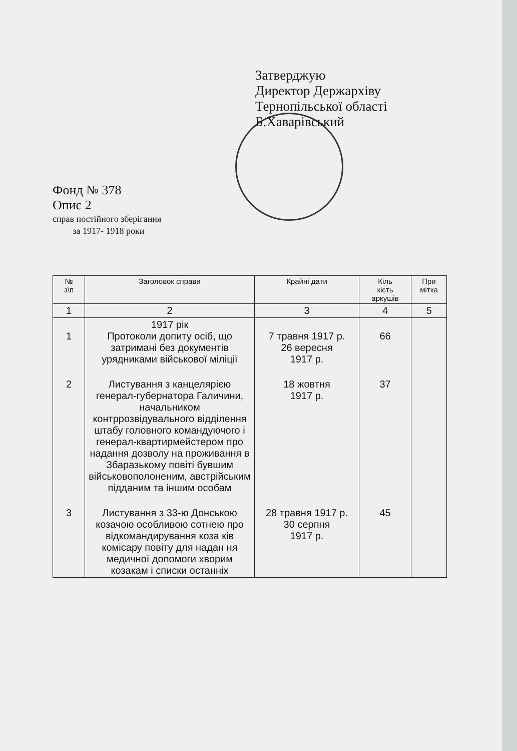Затверджую
Директор Держархіву
Тернопільської області
Б.Хаварівський
Фонд № 378
Опис 2
справ постійного зберігання
за 1917- 1918 роки
| № з\п | Заголовок справи | Крайні дати | Кіль кість аркушів | При мітка |
| --- | --- | --- | --- | --- |
| 1 | 2 | 3 | 4 | 5 |
| 1 | 1917 рік Протоколи допиту осіб, що затримані без документів урядниками військової міліції | 7 травня 1917 р. 26 вересня 1917 р. | 66 | |
| 2 | Листування з канцелярією генерал-губернатора Галичини, начальником контррозвідувального відділення штабу головного командуючого і генерал-квартирмейстером про надання дозволу на проживання в Збаразькому повіті бувшим військовополоненим, австрійським підданим та іншим особам | 18 жовтня 1917 р. | 37 | |
| 3 | Листування з 33-ю Донською козачою особливою сотнею про відкомандирування коза ків комісару повіту для надан ня медичної допомоги хворим козакам і списки останніх | 28 травня 1917 р. 30 серпня 1917 р. | 45 | |